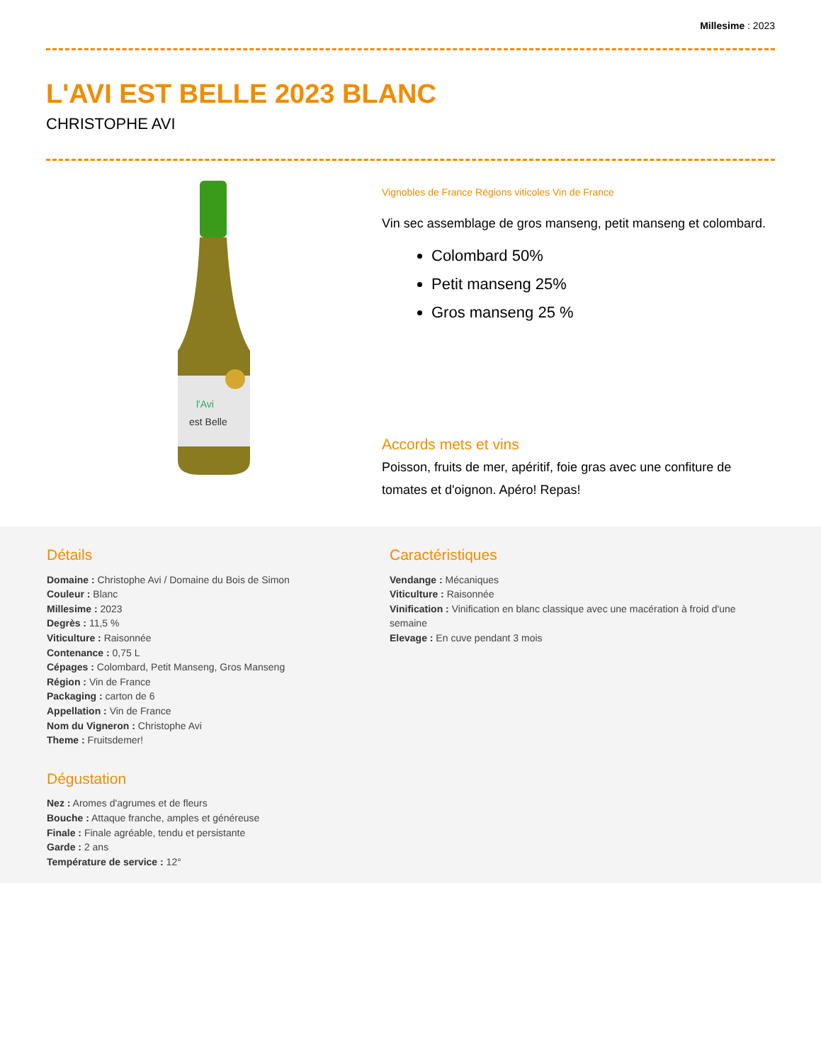Millesime : 2023
L'AVI EST BELLE 2023 BLANC
CHRISTOPHE AVI
l'Avi
est Belle
Vignobles de France Régions viticoles Vin de France
Vin sec assemblage de gros manseng, petit manseng et colombard.
Colombard 50%
Petit manseng 25%
Gros manseng 25 %
Accords mets et vins
Poisson, fruits de mer, apéritif, foie gras avec une confiture de tomates et d'oignon. Apéro! Repas!
Détails
Domaine : Christophe Avi / Domaine du Bois de Simon
Couleur : Blanc
Millesime : 2023
Degrès : 11,5 %
Viticulture : Raisonnée
Contenance : 0,75 L
Cépages : Colombard, Petit Manseng, Gros Manseng
Région : Vin de France
Packaging : carton de 6
Appellation : Vin de France
Nom du Vigneron : Christophe Avi
Theme : Fruitsdemer!
Dégustation
Nez : Aromes d'agrumes et de fleurs
Bouche : Attaque franche, amples et généreuse
Finale : Finale agréable, tendu et persistante
Garde : 2 ans
Température de service : 12°
Caractéristiques
Vendange : Mécaniques
Viticulture : Raisonnée
Vinification : Vinification en blanc classique avec une macération à froid d'une semaine
Elevage : En cuve pendant 3 mois